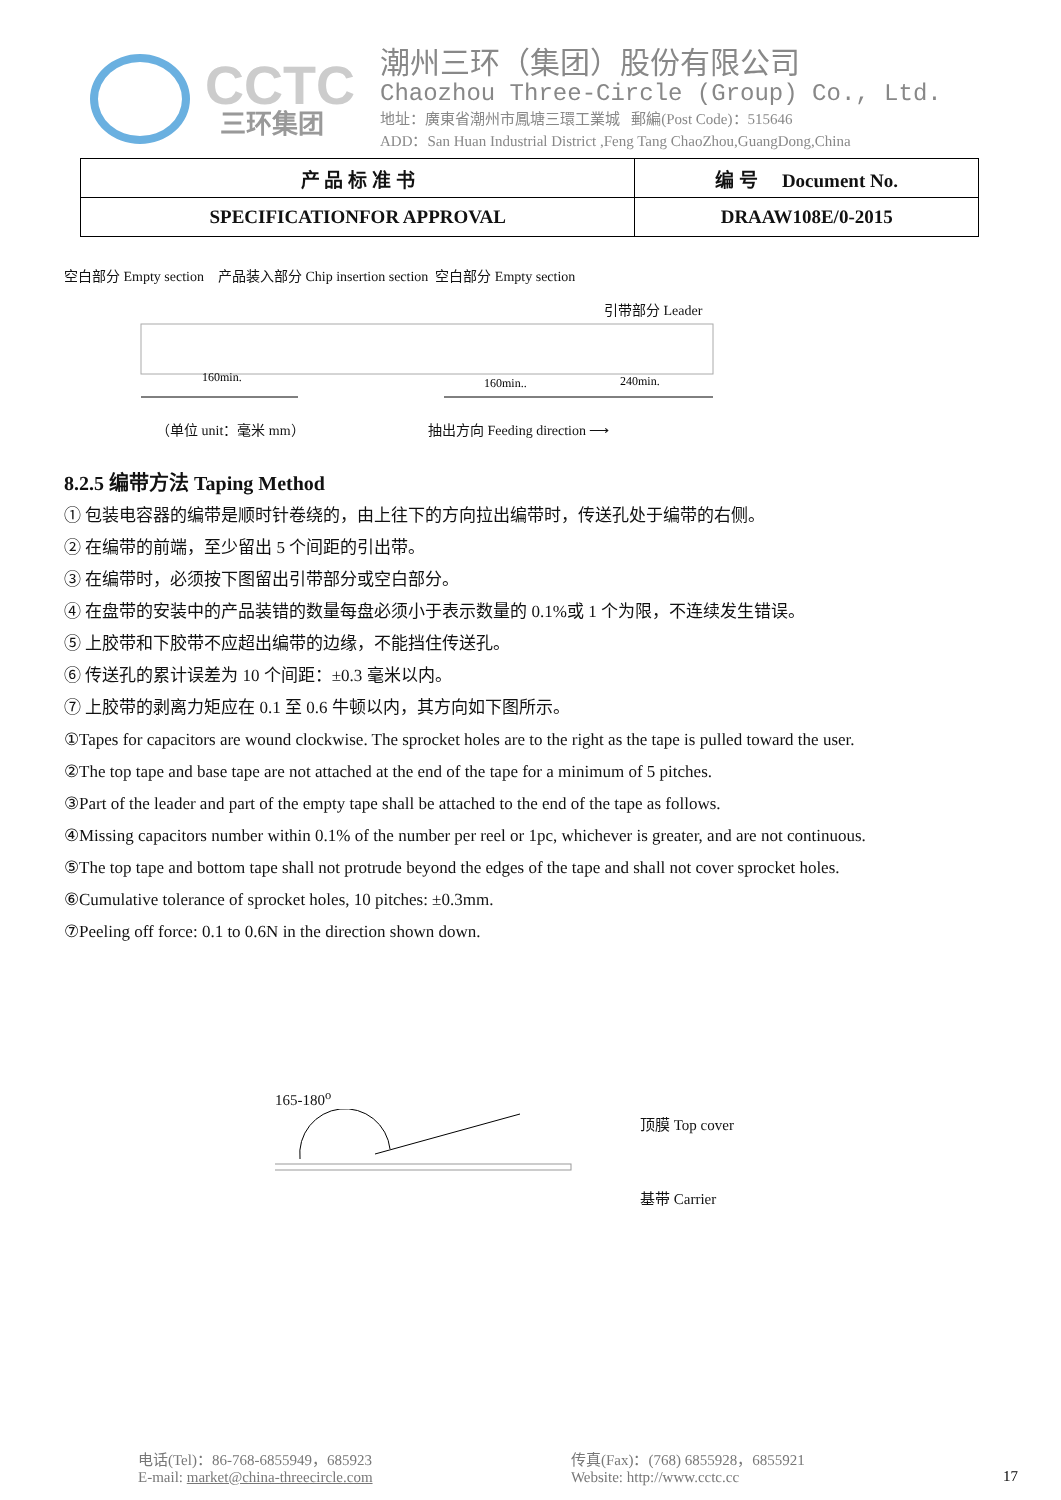CCTC
三环集团
潮州三环（集团）股份有限公司
Chaozhou Three-Circle (Group) Co., Ltd.
地址：廣東省潮州市鳳塘三環工業城 郵編(Post Code)：515646
ADD：San Huan Industrial District ,Feng Tang ChaoZhou,GuangDong,China
| 产 品 标 准 书 | 编 号 Document No. |
| SPECIFICATIONFOR APPROVAL | DRAAW108E/0-2015 |
空白部分 Empty section 产品装入部分 Chip insertion section 空白部分 Empty section
引带部分 Leader
160min.
160min..
240min.
（单位 unit：毫米 mm） 抽出方向 Feeding direction ⟶
8.2.5 编带方法 Taping Method
① 包装电容器的编带是顺时针卷绕的，由上往下的方向拉出编带时，传送孔处于编带的右侧。
② 在编带的前端，至少留出 5 个间距的引出带。
③ 在编带时，必须按下图留出引带部分或空白部分。
④ 在盘带的安装中的产品装错的数量每盘必须小于表示数量的 0.1%或 1 个为限，不连续发生错误。
⑤ 上胶带和下胶带不应超出编带的边缘，不能挡住传送孔。
⑥ 传送孔的累计误差为 10 个间距：±0.3 毫米以内。
⑦ 上胶带的剥离力矩应在 0.1 至 0.6 牛顿以内，其方向如下图所示。
①Tapes for capacitors are wound clockwise. The sprocket holes are to the right as the tape is pulled toward the user.
②The top tape and base tape are not attached at the end of the tape for a minimum of 5 pitches.
③Part of the leader and part of the empty tape shall be attached to the end of the tape as follows.
④Missing capacitors number within 0.1% of the number per reel or 1pc, whichever is greater, and are not continuous.
⑤The top tape and bottom tape shall not protrude beyond the edges of the tape and shall not cover sprocket holes.
⑥Cumulative tolerance of sprocket holes, 10 pitches: ±0.3mm.
⑦Peeling off force: 0.1 to 0.6N in the direction shown down.
165-180<sup>o</sup>
顶膜 Top cover
基带 Carrier
电话(Tel)：86-768-6855949，685923
E-mail: market@china-threecircle.com
传真(Fax)：(768) 6855928，6855921
Website: http://www.cctc.cc
17